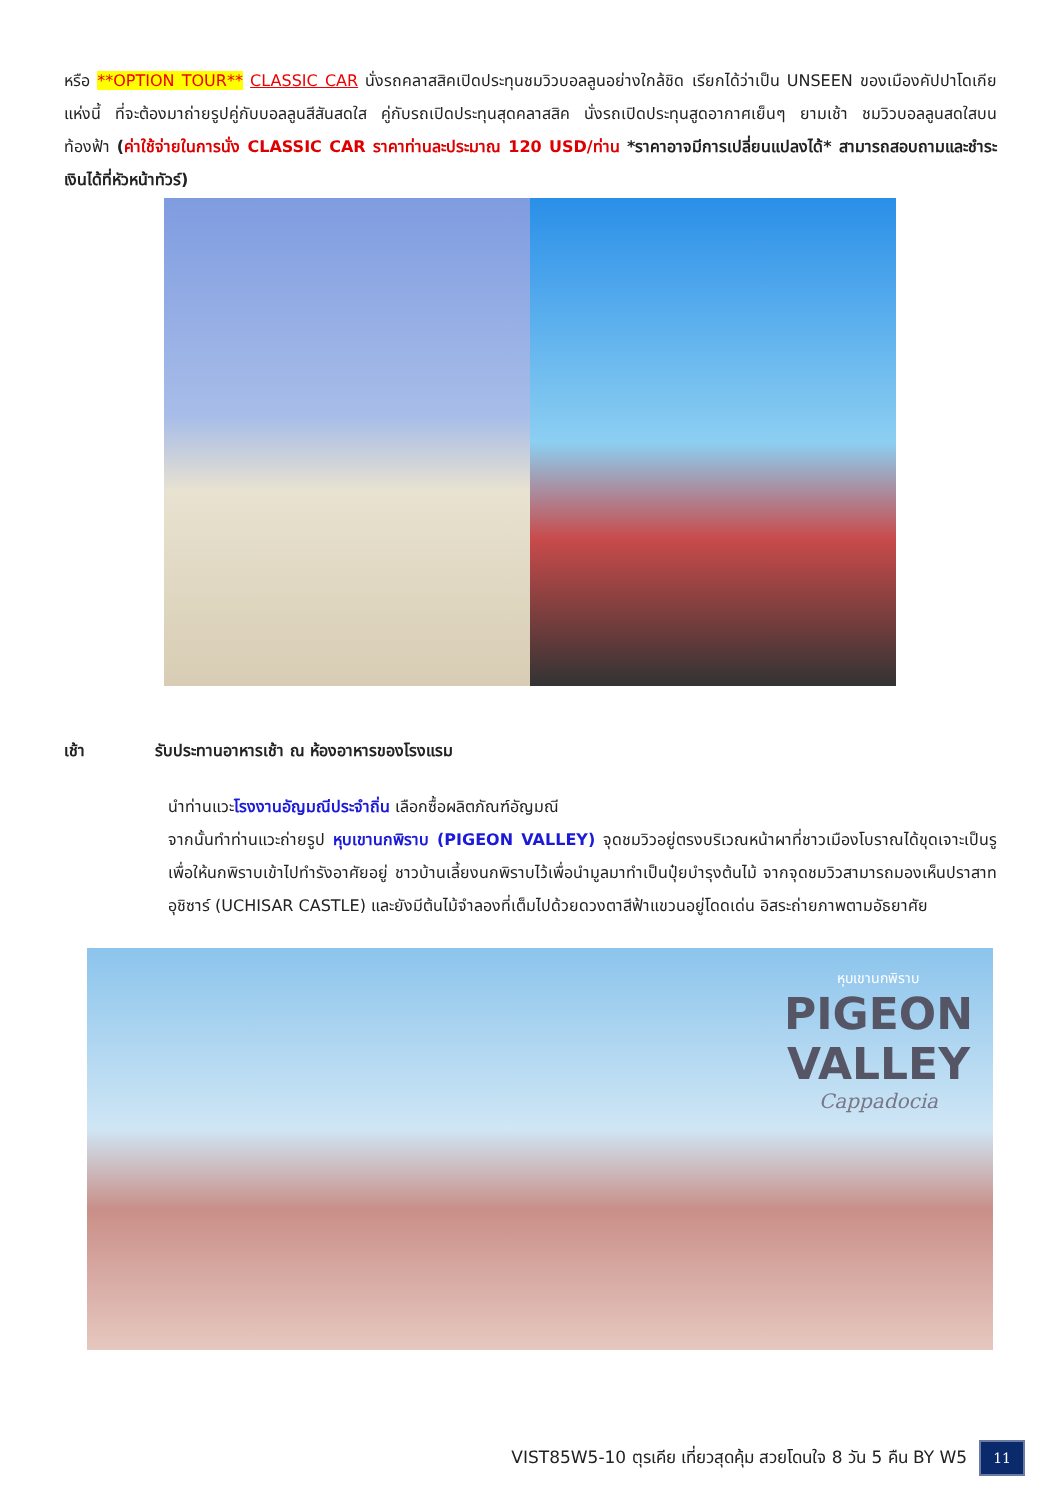หรือ **OPTION TOUR** CLASSIC CAR นั่งรถคลาสสิคเปิดประทุนชมวิวบอลลูนอย่างใกล้ชิด เรียกได้ว่าเป็น UNSEEN ของเมืองคัปปาโดเกียแห่งนี้ ที่จะต้องมาถ่ายรูปคู่กับบอลลูนสีสันสดใส คู่กับรถเปิดประทุนสุดคลาสสิค นั่งรถเปิดประทุนสูดอากาศเย็นๆ ยามเช้า ชมวิวบอลลูนสดใสบนท้องฟ้า (ค่าใช้จ่ายในการนั่ง CLASSIC CAR ราคาท่านละประมาณ 120 USD/ท่าน *ราคาอาจมีการเปลี่ยนแปลงได้* สามารถสอบถามและชำระเงินได้ที่หัวหน้าทัวร์)
เช้า รับประทานอาหารเช้า ณ ห้องอาหารของโรงแรม
นำท่านแวะโรงงานอัญมณีประจำถิ่น เลือกซื้อผลิตภัณฑ์อัญมณี
จากนั้นทำท่านแวะถ่ายรูป หุบเขานกพิราบ (PIGEON VALLEY) จุดชมวิวอยู่ตรงบริเวณหน้าผาที่ชาวเมืองโบราณได้ขุดเจาะเป็นรู เพื่อให้นกพิราบเข้าไปทำรังอาศัยอยู่ ชาวบ้านเลี้ยงนกพิราบไว้เพื่อนำมูลมาทำเป็นปุ๋ยบำรุงต้นไม้ จากจุดชมวิวสามารถมองเห็นปราสาทอุชิซาร์ (UCHISAR CASTLE) และยังมีต้นไม้จำลองที่เต็มไปด้วยดวงตาสีฟ้าแขวนอยู่โดดเด่น อิสระถ่ายภาพตามอัธยาศัย
หุบเขานกพิราบ
PIGEON
VALLEY
Cappadocia
VIST85W5-10 ตุรเคีย เที่ยวสุดคุ้ม สวยโดนใจ 8 วัน 5 คืน BY W5 11